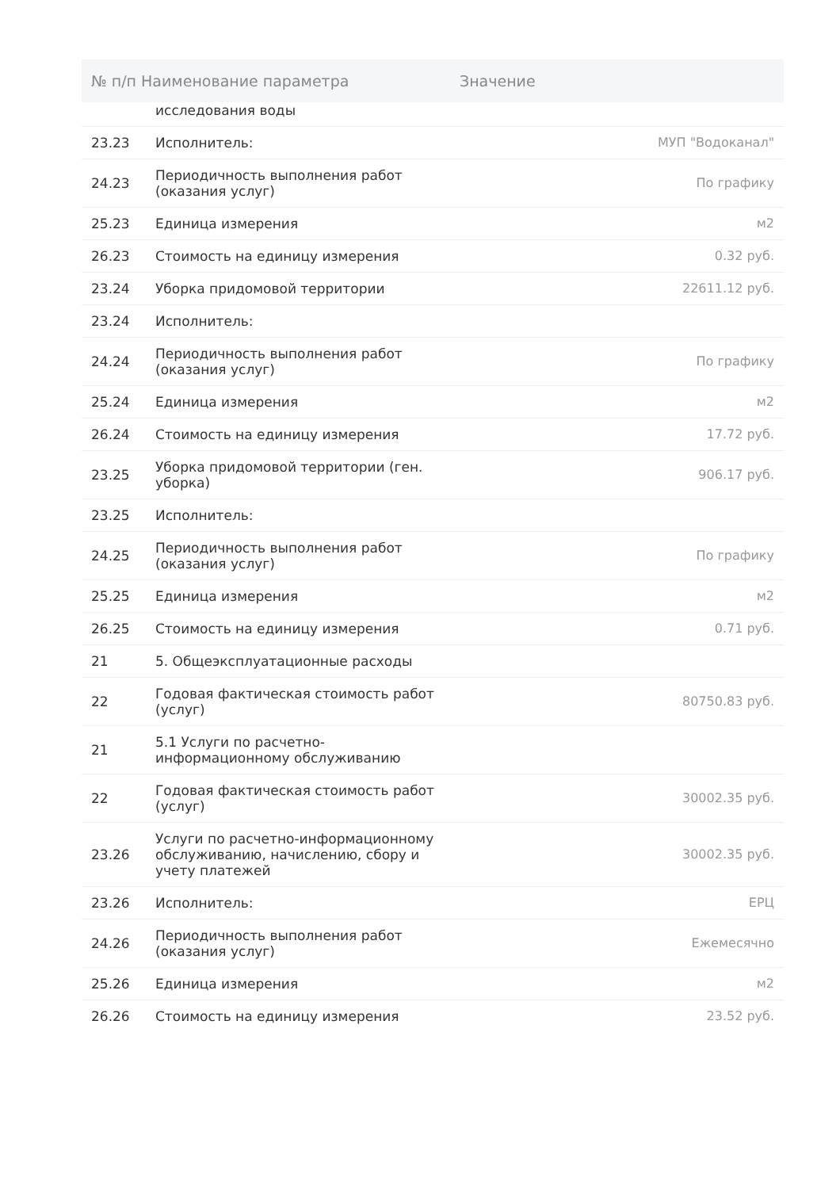| № п/п Наименование параметра | | Значение |
| --- | --- | --- |
| | исследования воды | |
| 23.23 | Исполнитель: | МУП "Водоканал" |
| 24.23 | Периодичность выполнения работ (оказания услуг) | По графику |
| 25.23 | Единица измерения | м2 |
| 26.23 | Стоимость на единицу измерения | 0.32 руб. |
| 23.24 | Уборка придомовой территории | 22611.12 руб. |
| 23.24 | Исполнитель: | |
| 24.24 | Периодичность выполнения работ (оказания услуг) | По графику |
| 25.24 | Единица измерения | м2 |
| 26.24 | Стоимость на единицу измерения | 17.72 руб. |
| 23.25 | Уборка придомовой территории (ген. уборка) | 906.17 руб. |
| 23.25 | Исполнитель: | |
| 24.25 | Периодичность выполнения работ (оказания услуг) | По графику |
| 25.25 | Единица измерения | м2 |
| 26.25 | Стоимость на единицу измерения | 0.71 руб. |
| 21 | 5. Общеэксплуатационные расходы | |
| 22 | Годовая фактическая стоимость работ (услуг) | 80750.83 руб. |
| 21 | 5.1 Услуги по расчетно-информационному обслуживанию | |
| 22 | Годовая фактическая стоимость работ (услуг) | 30002.35 руб. |
| 23.26 | Услуги по расчетно-информационному обслуживанию, начислению, сбору и учету платежей | 30002.35 руб. |
| 23.26 | Исполнитель: | ЕРЦ |
| 24.26 | Периодичность выполнения работ (оказания услуг) | Ежемесячно |
| 25.26 | Единица измерения | м2 |
| 26.26 | Стоимость на единицу измерения | 23.52 руб. |